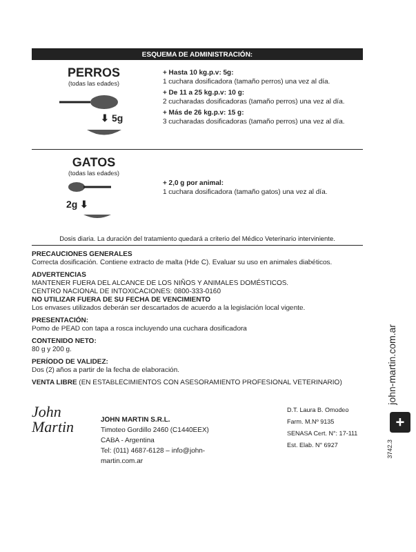ESQUEMA DE ADMINISTRACIÓN:
PERROS
(todas las edades)
⬇ 5g
+ Hasta 10 kg.p.v: 5g:
1 cuchara dosificadora (tamaño perros) una vez al día.
+ De 11 a 25 kg.p.v: 10 g:
2 cucharadas dosificadoras (tamaño perros) una vez al día.
+ Más de 26 kg.p.v: 15 g:
3 cucharadas dosificadoras (tamaño perros) una vez al día.
GATOS
(todas las edades)
2g ⬇
+ 2,0 g por animal:
1 cuchara dosificadora (tamaño gatos) una vez al día.
Dosis diaria. La duración del tratamiento quedará a criterio del Médico Veterinario interviniente.
PRECAUCIONES GENERALES
Correcta dosificación. Contiene extracto de malta (Hde C). Evaluar su uso en animales diabéticos.
ADVERTENCIAS
MANTENER FUERA DEL ALCANCE DE LOS NIÑOS Y ANIMALES DOMÉSTICOS.
CENTRO NACIONAL DE INTOXICACIONES: 0800-333-0160
NO UTILIZAR FUERA DE SU FECHA DE VENCIMIENTO
Los envases utilizados deberán ser descartados de acuerdo a la legislación local vigente.
PRESENTACIÓN:
Pomo de PEAD con tapa a rosca incluyendo una cuchara dosificadora
CONTENIDO NETO:
80 g y 200 g.
PERÍODO DE VALIDEZ:
Dos (2) años a partir de la fecha de elaboración.
VENTA LIBRE (EN ESTABLECIMIENTOS CON ASESORAMIENTO PROFESIONAL VETERINARIO)
John
Martin
JOHN MARTIN S.R.L.
Timoteo Gordillo 2460 (C1440EEX) CABA - Argentina
Tel: (011) 4687-6128 – info@john-martin.com.ar
D.T. Laura B. Omodeo
Farm. M.Nº 9135
SENASA Cert. N°: 17-111
Est. Elab. N° 6927
john-martin.com.ar
+
3742.3